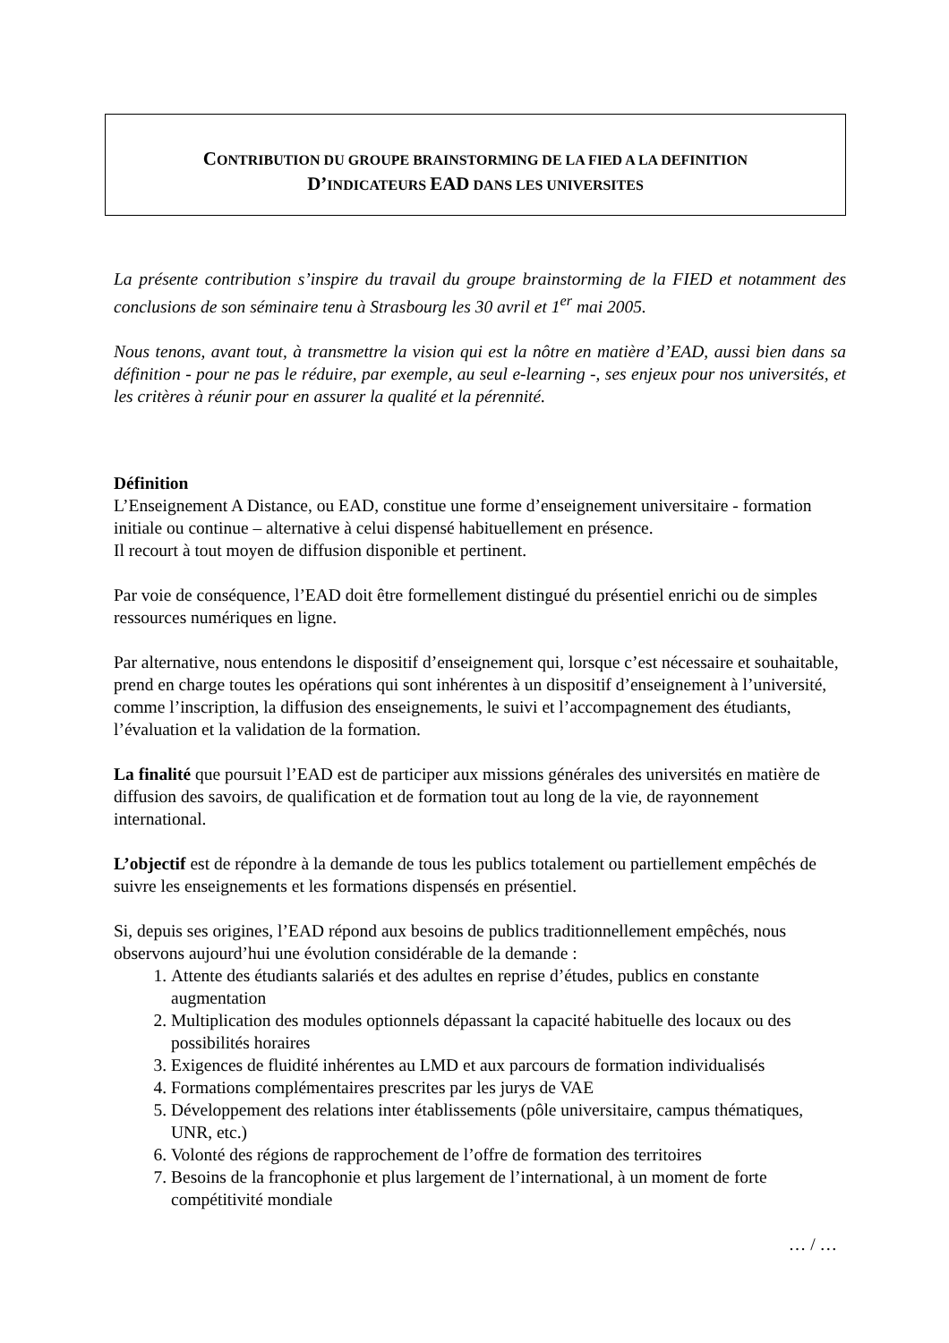CONTRIBUTION DU GROUPE BRAINSTORMING DE LA FIED A LA DEFINITION
D’INDICATEURS EAD DANS LES UNIVERSITES
La présente contribution s’inspire du travail du groupe brainstorming de la FIED et notamment des conclusions de son séminaire tenu à Strasbourg les 30 avril et 1<sup>er</sup> mai 2005.
Nous tenons, avant tout, à transmettre la vision qui est la nôtre en matière d’EAD, aussi bien dans sa définition - pour ne pas le réduire, par exemple, au seul e-learning -, ses enjeux pour nos universités, et les critères à réunir pour en assurer la qualité et la pérennité.
Définition
L’Enseignement A Distance, ou EAD, constitue une forme d’enseignement universitaire - formation initiale ou continue – alternative à celui dispensé habituellement en présence.
Il recourt à tout moyen de diffusion disponible et pertinent.
Par voie de conséquence, l’EAD doit être formellement distingué du présentiel enrichi ou de simples ressources numériques en ligne.
Par alternative, nous entendons le dispositif d’enseignement qui, lorsque c’est nécessaire et souhaitable, prend en charge toutes les opérations qui sont inhérentes à un dispositif d’enseignement à l’université, comme l’inscription, la diffusion des enseignements, le suivi et l’accompagnement des étudiants, l’évaluation et la validation de la formation.
La finalité que poursuit l’EAD est de participer aux missions générales des universités en matière de diffusion des savoirs, de qualification et de formation tout au long de la vie, de rayonnement international.
L’objectif est de répondre à la demande de tous les publics totalement ou partiellement empêchés de suivre les enseignements et les formations dispensés en présentiel.
Si, depuis ses origines, l’EAD répond aux besoins de publics traditionnellement empêchés, nous observons aujourd’hui une évolution considérable de la demande :
1. Attente des étudiants salariés et des adultes en reprise d’études, publics en constante augmentation
2. Multiplication des modules optionnels dépassant la capacité habituelle des locaux ou des possibilités horaires
3. Exigences de fluidité inhérentes au LMD et aux parcours de formation individualisés
4. Formations complémentaires prescrites par les jurys de VAE
5. Développement des relations inter établissements (pôle universitaire, campus thématiques, UNR, etc.)
6. Volonté des régions de rapprochement de l’offre de formation des territoires
7. Besoins de la francophonie et plus largement de l’international, à un moment de forte compétitivité mondiale
… / …